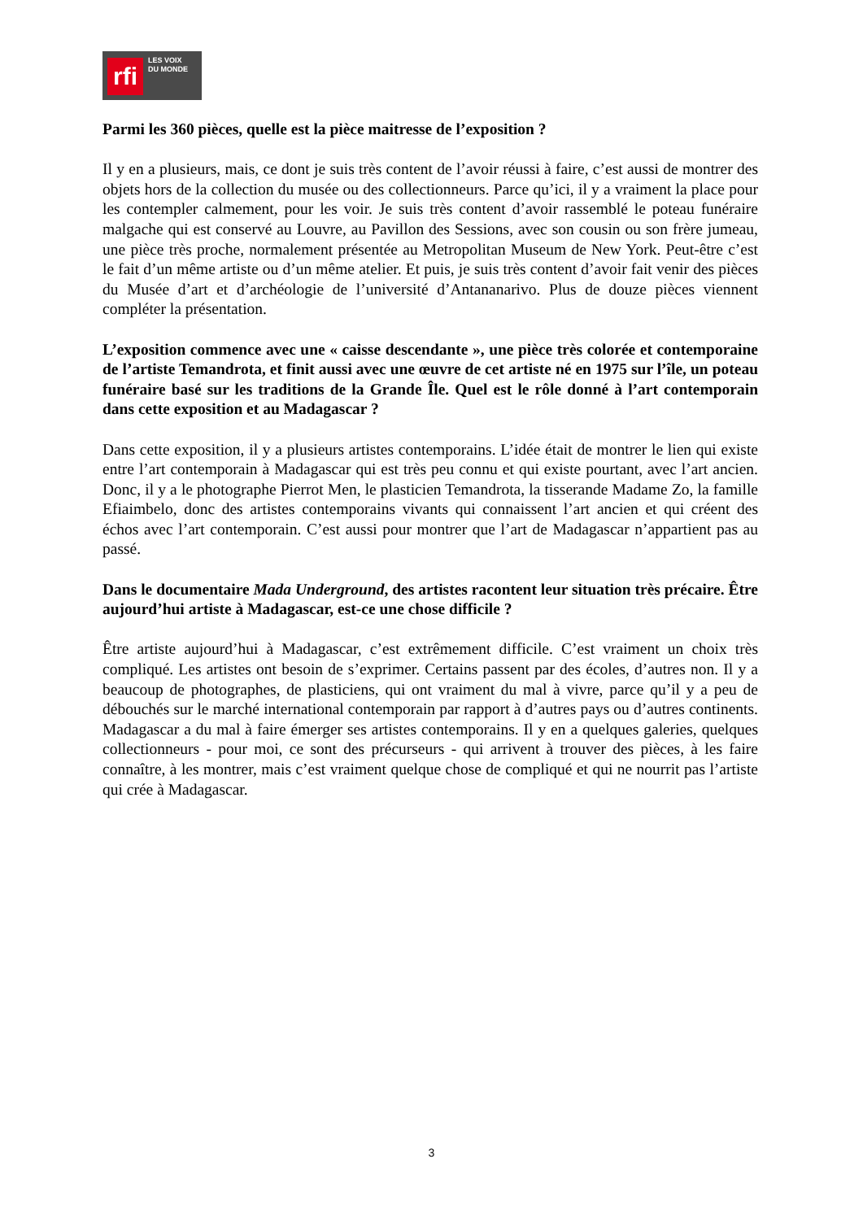rfi
LES VOIX
DU MONDE
Parmi les 360 pièces, quelle est la pièce maitresse de l’exposition ?
Il y en a plusieurs, mais, ce dont je suis très content de l’avoir réussi à faire, c’est aussi de montrer des objets hors de la collection du musée ou des collectionneurs. Parce qu’ici, il y a vraiment la place pour les contempler calmement, pour les voir. Je suis très content d’avoir rassemblé le poteau funéraire malgache qui est conservé au Louvre, au Pavillon des Sessions, avec son cousin ou son frère jumeau, une pièce très proche, normalement présentée au Metropolitan Museum de New York. Peut-être c’est le fait d’un même artiste ou d’un même atelier. Et puis, je suis très content d’avoir fait venir des pièces du Musée d’art et d’archéologie de l’université d’Antananarivo. Plus de douze pièces viennent compléter la présentation.
L’exposition commence avec une « caisse descendante », une pièce très colorée et contemporaine de l’artiste Temandrota, et finit aussi avec une œuvre de cet artiste né en 1975 sur l’île, un poteau funéraire basé sur les traditions de la Grande Île. Quel est le rôle donné à l’art contemporain dans cette exposition et au Madagascar ?
Dans cette exposition, il y a plusieurs artistes contemporains. L’idée était de montrer le lien qui existe entre l’art contemporain à Madagascar qui est très peu connu et qui existe pourtant, avec l’art ancien. Donc, il y a le photographe Pierrot Men, le plasticien Temandrota, la tisserande Madame Zo, la famille Efiaimbelo, donc des artistes contemporains vivants qui connaissent l’art ancien et qui créent des échos avec l’art contemporain. C’est aussi pour montrer que l’art de Madagascar n’appartient pas au passé.
Dans le documentaire Mada Underground, des artistes racontent leur situation très précaire. Être aujourd’hui artiste à Madagascar, est-ce une chose difficile ?
Être artiste aujourd’hui à Madagascar, c’est extrêmement difficile. C’est vraiment un choix très compliqué. Les artistes ont besoin de s’exprimer. Certains passent par des écoles, d’autres non. Il y a beaucoup de photographes, de plasticiens, qui ont vraiment du mal à vivre, parce qu’il y a peu de débouchés sur le marché international contemporain par rapport à d’autres pays ou d’autres continents. Madagascar a du mal à faire émerger ses artistes contemporains. Il y en a quelques galeries, quelques collectionneurs - pour moi, ce sont des précurseurs - qui arrivent à trouver des pièces, à les faire connaître, à les montrer, mais c’est vraiment quelque chose de compliqué et qui ne nourrit pas l’artiste qui crée à Madagascar.
3